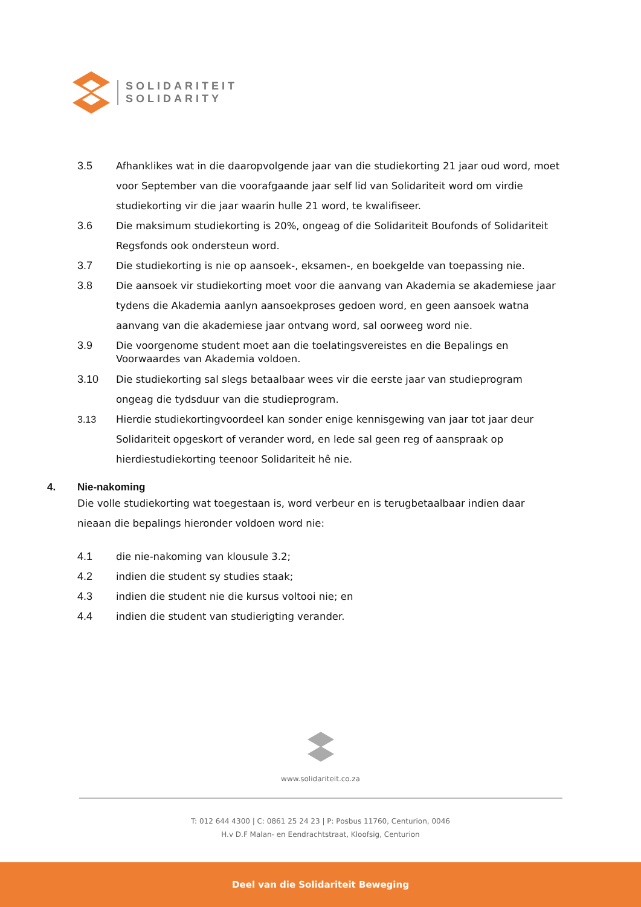SOLIDARITEIT
SOLIDARITY
3.5 Afhanklikes wat in die daaropvolgende jaar van die studiekorting 21 jaar oud word, moet voor September van die voorafgaande jaar self lid van Solidariteit word om virdie studiekorting vir die jaar waarin hulle 21 word, te kwalifiseer.
3.6 Die maksimum studiekorting is 20%, ongeag of die Solidariteit Boufonds of Solidariteit Regsfonds ook ondersteun word.
3.7 Die studiekorting is nie op aansoek-, eksamen-, en boekgelde van toepassing nie.
3.8 Die aansoek vir studiekorting moet voor die aanvang van Akademia se akademiese jaar tydens die Akademia aanlyn aansoekproses gedoen word, en geen aansoek watna aanvang van die akademiese jaar ontvang word, sal oorweeg word nie.
3.9
Die voorgenome student moet aan die toelatingsvereistes en die Bepalings en Voorwaardes van Akademia voldoen.
3.10 Die studiekorting sal slegs betaalbaar wees vir die eerste jaar van studieprogram ongeag die tydsduur van die studieprogram.
3.13 Hierdie studiekortingvoordeel kan sonder enige kennisgewing van jaar tot jaar deur Solidariteit opgeskort of verander word, en lede sal geen reg of aanspraak op hierdiestudiekorting teenoor Solidariteit hê nie.
4. Nie-nakoming
Die volle studiekorting wat toegestaan is, word verbeur en is terugbetaalbaar indien daar nieaan die bepalings hieronder voldoen word nie:
4.1 die nie-nakoming van klousule 3.2;
4.2 indien die student sy studies staak;
4.3 indien die student nie die kursus voltooi nie; en
4.4 indien die student van studierigting verander.
www.solidariteit.co.za
T: 012 644 4300 | C: 0861 25 24 23 | P: Posbus 11760, Centurion, 0046
H.v D.F Malan- en Eendrachtstraat, Kloofsig, Centurion
Deel van die Solidariteit Beweging